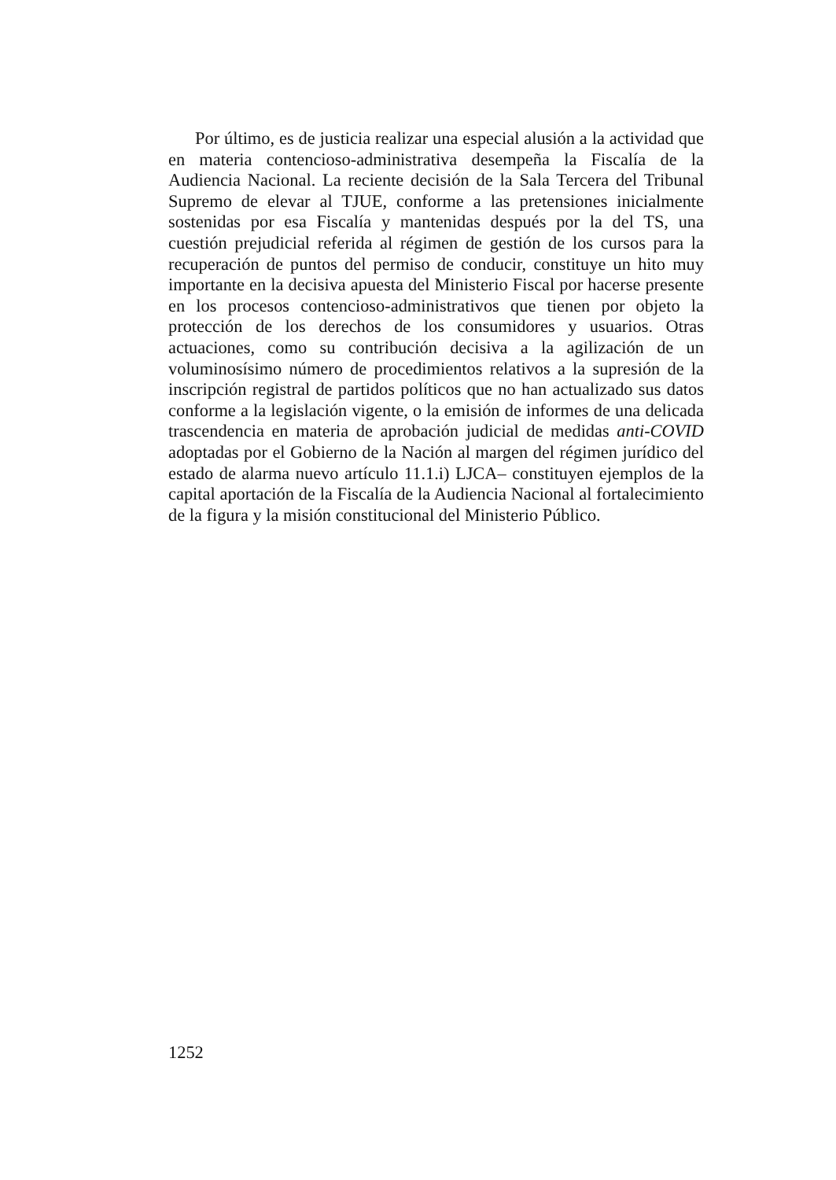Por último, es de justicia realizar una especial alusión a la actividad que en materia contencioso-administrativa desempeña la Fiscalía de la Audiencia Nacional. La reciente decisión de la Sala Tercera del Tribunal Supremo de elevar al TJUE, conforme a las pretensiones inicialmente sostenidas por esa Fiscalía y mantenidas después por la del TS, una cuestión prejudicial referida al régimen de gestión de los cursos para la recuperación de puntos del permiso de conducir, constituye un hito muy importante en la decisiva apuesta del Ministerio Fiscal por hacerse presente en los procesos contencioso-administrativos que tienen por objeto la protección de los derechos de los consumidores y usuarios. Otras actuaciones, como su contribución decisiva a la agilización de un voluminosísimo número de procedimientos relativos a la supresión de la inscripción registral de partidos políticos que no han actualizado sus datos conforme a la legislación vigente, o la emisión de informes de una delicada trascendencia en materia de aprobación judicial de medidas anti-COVID adoptadas por el Gobierno de la Nación al margen del régimen jurídico del estado de alarma nuevo artículo 11.1.i) LJCA– constituyen ejemplos de la capital aportación de la Fiscalía de la Audiencia Nacional al fortalecimiento de la figura y la misión constitucional del Ministerio Público.
1252